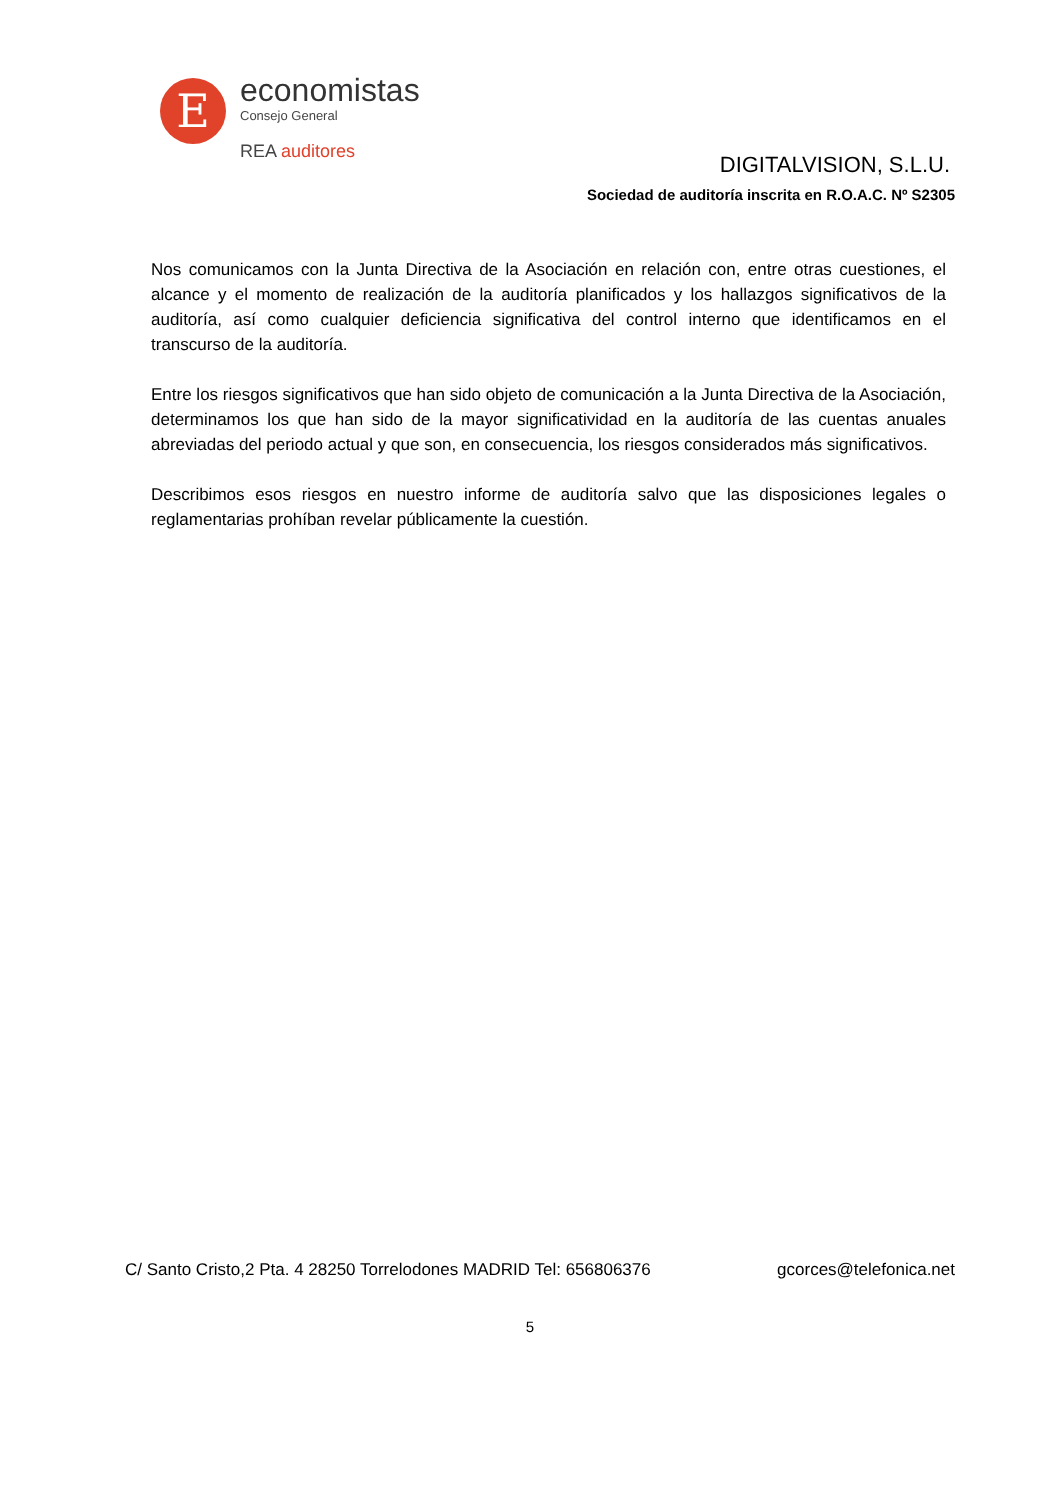E
economistas
Consejo General
REA auditores
DIGITALVISION, S.L.U.
Sociedad de auditoría inscrita en R.O.A.C. Nº S2305
Nos comunicamos con la Junta Directiva de la Asociación en relación con, entre otras cuestiones, el alcance y el momento de realización de la auditoría planificados y los hallazgos significativos de la auditoría, así como cualquier deficiencia significativa del control interno que identificamos en el transcurso de la auditoría.
Entre los riesgos significativos que han sido objeto de comunicación a la Junta Directiva de la Asociación, determinamos los que han sido de la mayor significatividad en la auditoría de las cuentas anuales abreviadas del periodo actual y que son, en consecuencia, los riesgos considerados más significativos.
Describimos esos riesgos en nuestro informe de auditoría salvo que las disposiciones legales o reglamentarias prohíban revelar públicamente la cuestión.
C/ Santo Cristo,2 Pta. 4 28250 Torrelodones MADRID Tel: 656806376 gcorces@telefonica.net
5